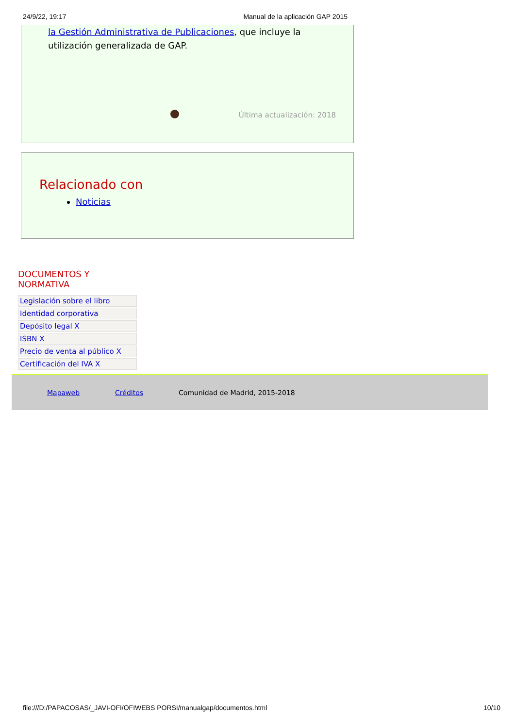24/9/22, 19:17 Manual de la aplicación GAP 2015
la Gestión Administrativa de Publicaciones, que incluye la utilización generalizada de GAP.
Última actualización: 2018
Relacionado con
Noticias
DOCUMENTOS Y
NORMATIVA
Legislación sobre el libro
Identidad corporativa
Depósito legal X
ISBN X
Precio de venta al público X
Certificación del IVA X
Mapaweb Créditos Comunidad de Madrid, 2015-2018
file:///D:/PAPACOSAS/_JAVI-OFI/OFIWEBS PORSI/manualgap/documentos.html 10/10